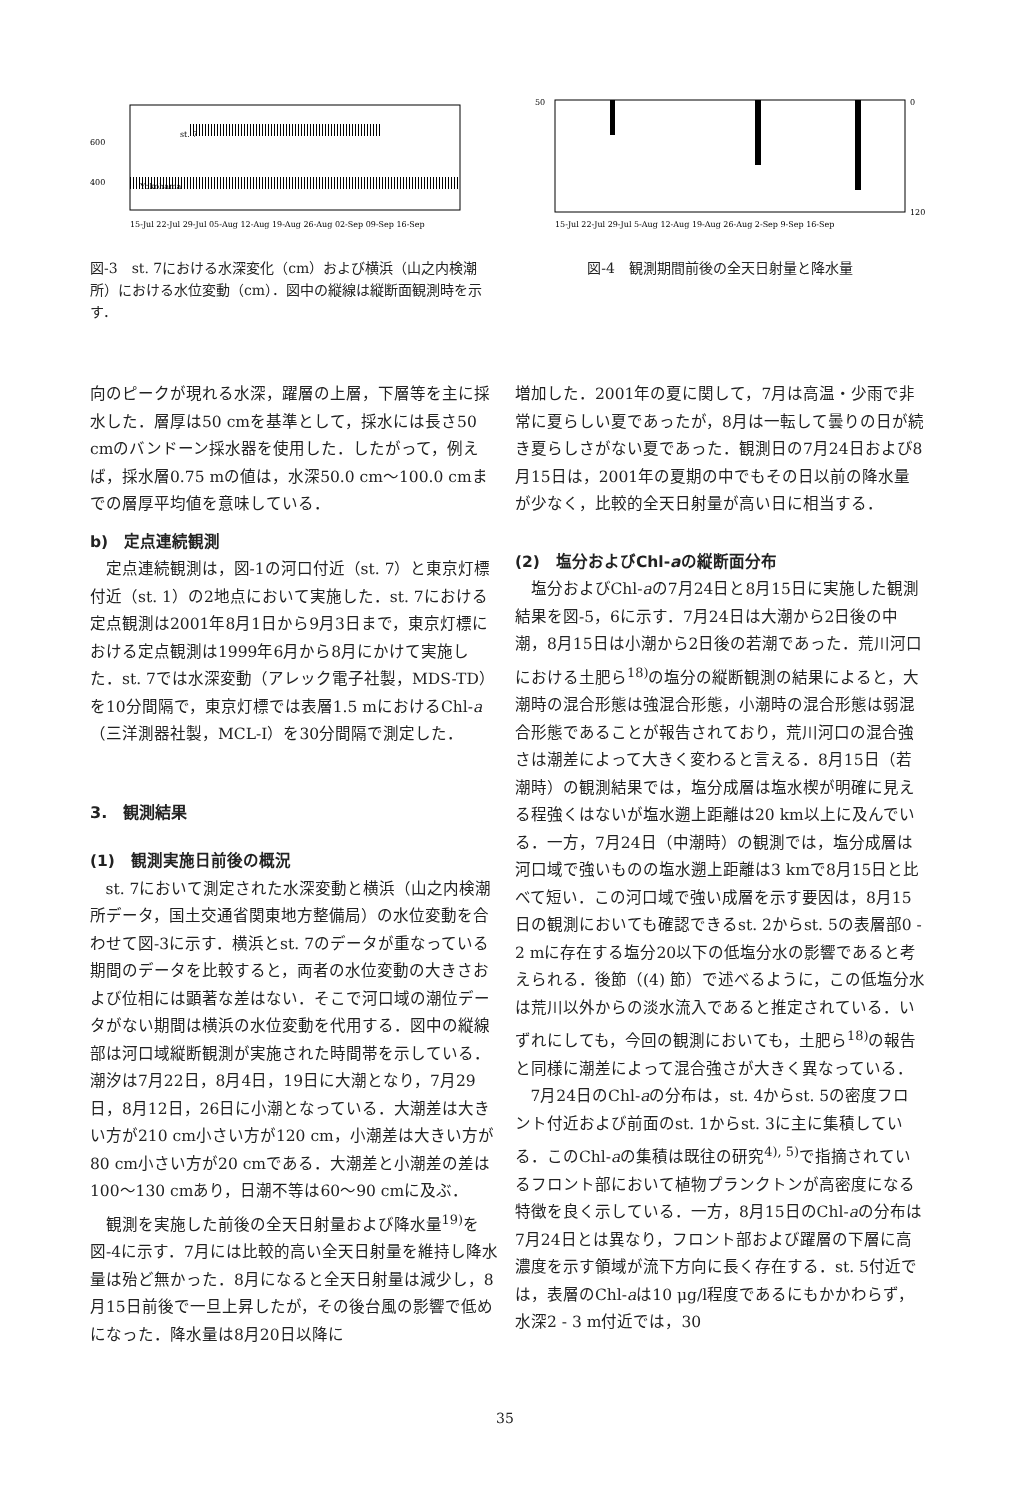600
400
st. 7
Yokohama
15-Jul 22-Jul 29-Jul 05-Aug 12-Aug 19-Aug 26-Aug 02-Sep 09-Sep 16-Sep
図-3　st. 7における水深変化（cm）および横浜（山之内検潮所）における水位変動（cm）．図中の縦線は縦断面観測時を示す．
50
0
120
15-Jul 22-Jul 29-Jul 5-Aug 12-Aug 19-Aug 26-Aug 2-Sep 9-Sep 16-Sep
図-4　観測期間前後の全天日射量と降水量
向のピークが現れる水深，躍層の上層，下層等を主に採水した．層厚は50 cmを基準として，採水には長さ50 cmのバンドーン採水器を使用した．したがって，例えば，採水層0.75 mの値は，水深50.0 cm～100.0 cmまでの層厚平均値を意味している．
b)　定点連続観測
定点連続観測は，図-1の河口付近（st. 7）と東京灯標付近（st. 1）の2地点において実施した．st. 7における定点観測は2001年8月1日から9月3日まで，東京灯標における定点観測は1999年6月から8月にかけて実施した．st. 7では水深変動（アレック電子社製，MDS-TD）を10分間隔で，東京灯標では表層1.5 mにおけるChl-a（三洋測器社製，MCL-I）を30分間隔で測定した．
3.　観測結果
(1)　観測実施日前後の概況
st. 7において測定された水深変動と横浜（山之内検潮所データ，国土交通省関東地方整備局）の水位変動を合わせて図-3に示す．横浜とst. 7のデータが重なっている期間のデータを比較すると，両者の水位変動の大きさおよび位相には顕著な差はない．そこで河口域の潮位データがない期間は横浜の水位変動を代用する．図中の縦線部は河口域縦断観測が実施された時間帯を示している．潮汐は7月22日，8月4日，19日に大潮となり，7月29日，8月12日，26日に小潮となっている．大潮差は大きい方が210 cm小さい方が120 cm，小潮差は大きい方が80 cm小さい方が20 cmである．大潮差と小潮差の差は100～130 cmあり，日潮不等は60～90 cmに及ぶ．
観測を実施した前後の全天日射量および降水量<sup>19)</sup>を図-4に示す．7月には比較的高い全天日射量を維持し降水量は殆ど無かった．8月になると全天日射量は減少し，8月15日前後で一旦上昇したが，その後台風の影響で低めになった．降水量は8月20日以降に
増加した．2001年の夏に関して，7月は高温・少雨で非常に夏らしい夏であったが，8月は一転して曇りの日が続き夏らしさがない夏であった．観測日の7月24日および8月15日は，2001年の夏期の中でもその日以前の降水量が少なく，比較的全天日射量が高い日に相当する．
(2)　塩分およびChl-aの縦断面分布
塩分およびChl-aの7月24日と8月15日に実施した観測結果を図-5，6に示す．7月24日は大潮から2日後の中潮，8月15日は小潮から2日後の若潮であった．荒川河口における土肥ら<sup>18)</sup>の塩分の縦断観測の結果によると，大潮時の混合形態は強混合形態，小潮時の混合形態は弱混合形態であることが報告されており，荒川河口の混合強さは潮差によって大きく変わると言える．8月15日（若潮時）の観測結果では，塩分成層は塩水楔が明確に見える程強くはないが塩水遡上距離は20 km以上に及んでいる．一方，7月24日（中潮時）の観測では，塩分成層は河口域で強いものの塩水遡上距離は3 kmで8月15日と比べて短い．この河口域で強い成層を示す要因は，8月15日の観測においても確認できるst. 2からst. 5の表層部0 - 2 mに存在する塩分20以下の低塩分水の影響であると考えられる．後節（(4) 節）で述べるように，この低塩分水は荒川以外からの淡水流入であると推定されている．いずれにしても，今回の観測においても，土肥ら<sup>18)</sup>の報告と同様に潮差によって混合強さが大きく異なっている．
7月24日のChl-aの分布は，st. 4からst. 5の密度フロント付近および前面のst. 1からst. 3に主に集積している．このChl-aの集積は既往の研究<sup>4), 5)</sup>で指摘されているフロント部において植物プランクトンが高密度になる特徴を良く示している．一方，8月15日のChl-aの分布は7月24日とは異なり，フロント部および躍層の下層に高濃度を示す領域が流下方向に長く存在する．st. 5付近では，表層のChl-aは10 μg/l程度であるにもかかわらず，水深2 - 3 m付近では，30
35